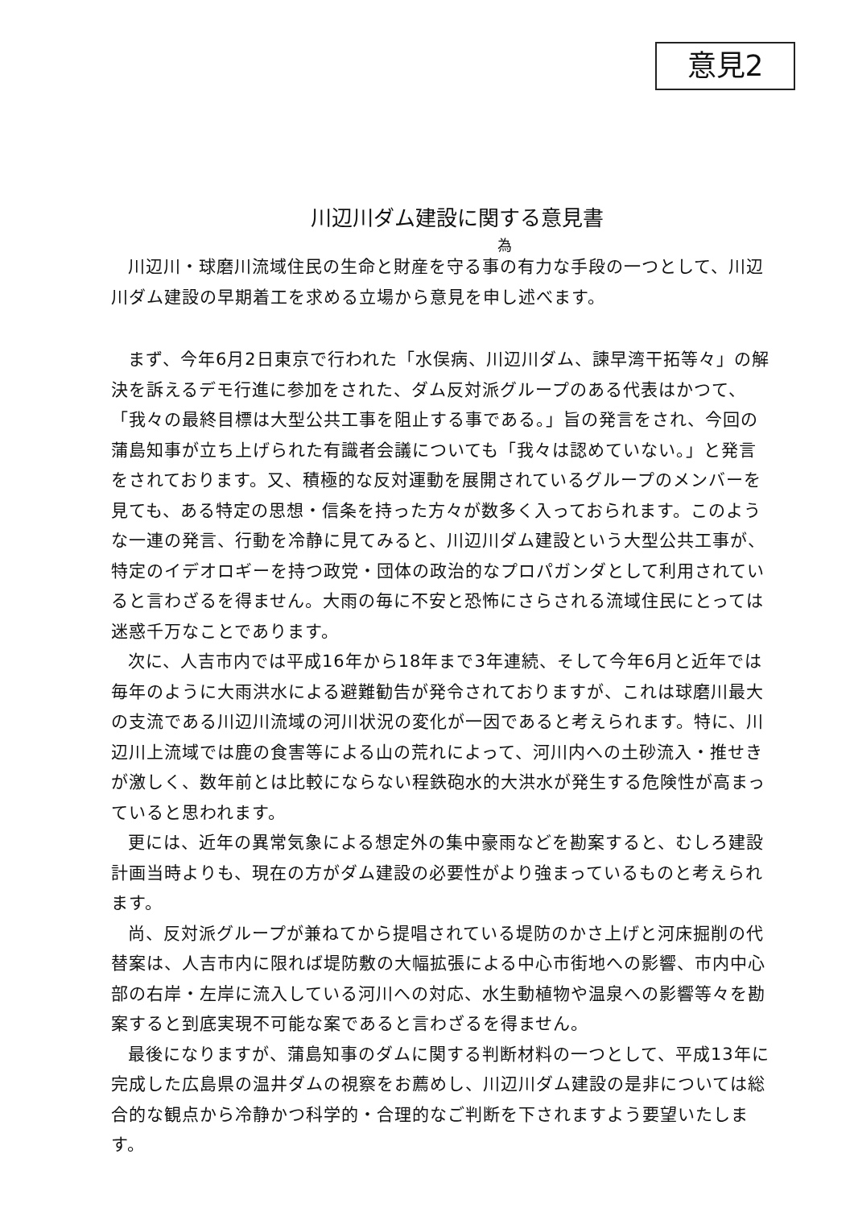意見2
川辺川ダム建設に関する意見書
為
川辺川・球磨川流域住民の生命と財産を守る事の有力な手段の一つとして、川辺川ダム建設の早期着工を求める立場から意見を申し述べます。
まず、今年6月2日東京で行われた「水俣病、川辺川ダム、諫早湾干拓等々」の解決を訴えるデモ行進に参加をされた、ダム反対派グループのある代表はかつて、「我々の最終目標は大型公共工事を阻止する事である。」旨の発言をされ、今回の蒲島知事が立ち上げられた有識者会議についても「我々は認めていない。」と発言をされております。又、積極的な反対運動を展開されているグループのメンバーを見ても、ある特定の思想・信条を持った方々が数多く入っておられます。このような一連の発言、行動を冷静に見てみると、川辺川ダム建設という大型公共工事が、特定のイデオロギーを持つ政党・団体の政治的なプロパガンダとして利用されていると言わざるを得ません。大雨の毎に不安と恐怖にさらされる流域住民にとっては迷惑千万なことであります。
次に、人吉市内では平成16年から18年まで3年連続、そして今年6月と近年では毎年のように大雨洪水による避難勧告が発令されておりますが、これは球磨川最大の支流である川辺川流域の河川状況の変化が一因であると考えられます。特に、川辺川上流域では鹿の食害等による山の荒れによって、河川内への土砂流入・推せきが激しく、数年前とは比較にならない程鉄砲水的大洪水が発生する危険性が高まっていると思われます。
更には、近年の異常気象による想定外の集中豪雨などを勘案すると、むしろ建設計画当時よりも、現在の方がダム建設の必要性がより強まっているものと考えられます。
尚、反対派グループが兼ねてから提唱されている堤防のかさ上げと河床掘削の代替案は、人吉市内に限れば堤防敷の大幅拡張による中心市街地への影響、市内中心部の右岸・左岸に流入している河川への対応、水生動植物や温泉への影響等々を勘案すると到底実現不可能な案であると言わざるを得ません。
最後になりますが、蒲島知事のダムに関する判断材料の一つとして、平成13年に完成した広島県の温井ダムの視察をお薦めし、川辺川ダム建設の是非については総合的な観点から冷静かつ科学的・合理的なご判断を下されますよう要望いたします。